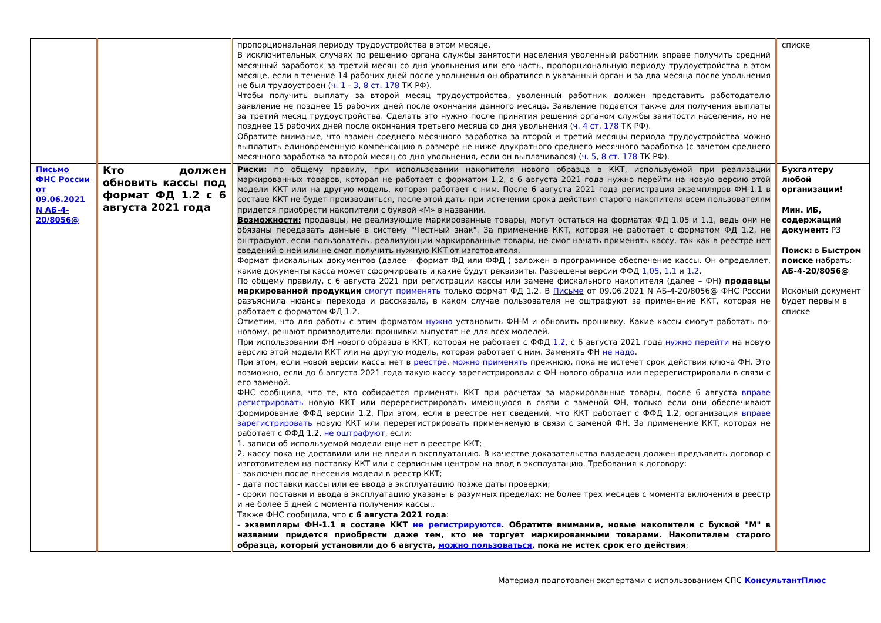| | | пропорциональная периоду трудоустройства в этом месяце. В исключительных случаях по решению органа службы занятости населения уволенный работник вправе получить средний месячный заработок за третий месяц со дня увольнения или его часть, пропорциональную периоду трудоустройства в этом месяце, если в течение 14 рабочих дней после увольнения он обратился в указанный орган и за два месяца после увольнения не был трудоустроен ( ч. 1 - 3 , 8 ст. 178 ТК РФ). Чтобы получить выплату за второй месяц трудоустройства, уволенный работник должен представить работодателю заявление не позднее 15 рабочих дней после окончания данного месяца. Заявление подается также для получения выплаты за третий месяц трудоустройства. Сделать это нужно после принятия решения органом службы занятости населения, но не позднее 15 рабочих дней после окончания третьего месяца со дня увольнения ( ч. 4 ст. 178 ТК РФ). Обратите внимание, что взамен среднего месячного заработка за второй и третий месяцы периода трудоустройства можно выплатить единовременную компенсацию в размере не ниже двукратного среднего месячного заработка (с зачетом среднего месячного заработка за второй месяц со дня увольнения, если он выплачивался) ( ч. 5 , 8 ст. 178 ТК РФ). | списке |
| Письмо ФНС России от 09.06.2021 N АБ-4-20/8056@ | Кто должен обновить кассы под формат ФД 1.2 с 6 августа 2021 года | Риски: по общему правилу, при использовании накопителя нового образца в ККТ, используемой при реализации маркированных товаров, которая не работает с форматом 1.2, с 6 августа 2021 года нужно перейти на новую версию этой модели ККТ или на другую модель, которая работает с ним. После 6 августа 2021 года регистрация экземпляров ФН-1.1 в составе ККТ не будет производиться, после этой даты при истечении срока действия старого накопителя всем пользователям придется приобрести накопители с буквой «М» в названии. Возможности: продавцы, не реализующие маркированные товары, могут остаться на форматах ФД 1.05 и 1.1, ведь они не обязаны передавать данные в систему "Честный знак". За применение ККТ, которая не работает с форматом ФД 1.2, не оштрафуют, если пользователь, реализующий маркированные товары, не смог начать применять кассу, так как в реестре нет сведений о ней или не смог получить нужную ККТ от изготовителя. Формат фискальных документов (далее – формат ФД или ФФД ) заложен в программное обеспечение кассы. Он определяет, какие документы касса может сформировать и какие будут реквизиты. Разрешены версии ФФД 1.05 , 1.1 и 1.2 . По общему правилу, с 6 августа 2021 при регистрации кассы или замене фискального накопителя (далее – ФН) продавцы маркированной продукции смогут применять только формат ФД 1.2. В Письме от 09.06.2021 N АБ-4-20/8056@ ФНС России разъяснила нюансы перехода и рассказала, в каком случае пользователя не оштрафуют за применение ККТ, которая не работает с форматом ФД 1.2. Отметим, что для работы с этим форматом нужно установить ФН-М и обновить прошивку. Какие кассы смогут работать по-новому, решают производители: прошивки выпустят не для всех моделей. При использовании ФН нового образца в ККТ, которая не работает с ФФД 1.2 , с 6 августа 2021 года нужно перейти на новую версию этой модели ККТ или на другую модель, которая работает с ним. Заменять ФН не надо . При этом, если новой версии кассы нет в реестре , можно применять прежнюю, пока не истечет срок действия ключа ФН. Это возможно, если до 6 августа 2021 года такую кассу зарегистрировали с ФН нового образца или перерегистрировали в связи с его заменой. ФНС сообщила, что те, кто собирается применять ККТ при расчетах за маркированные товары, после 6 августа вправе регистрировать новую ККТ или перерегистрировать имеющуюся в связи с заменой ФН, только если они обеспечивают формирование ФФД версии 1.2. При этом, если в реестре нет сведений, что ККТ работает с ФФД 1.2, организация вправе зарегистрировать новую ККТ или перерегистрировать применяемую в связи с заменой ФН. За применение ККТ, которая не работает с ФФД 1.2, не оштрафуют , если: 1. записи об используемой модели еще нет в реестре ККТ; 2. кассу пока не доставили или не ввели в эксплуатацию. В качестве доказательства владелец должен предъявить договор с изготовителем на поставку ККТ или с сервисным центром на ввод в эксплуатацию. Требования к договору: - заключен после внесения модели в реестр ККТ; - дата поставки кассы или ее ввода в эксплуатацию позже даты проверки; - сроки поставки и ввода в эксплуатацию указаны в разумных пределах: не более трех месяцев с момента включения в реестр и не более 5 дней с момента получения кассы.. Также ФНС сообщила, что с 6 августа 2021 года : - экземпляры ФН-1.1 в составе ККТ не регистрируются . Обратите внимание, новые накопители с буквой "М" в названии придется приобрести даже тем, кто не торгует маркированными товарами. Накопителем старого образца, который установили до 6 августа, можно пользоваться , пока не истек срок его действия ; | Бухгалтеру любой организации! Мин. ИБ, содержащий документ: РЗ Поиск: в Быстром поиске набрать: АБ-4-20/8056@ Искомый документ будет первым в списке |
Материал подготовлен экспертами с использованием СПС КонсультантПлюс